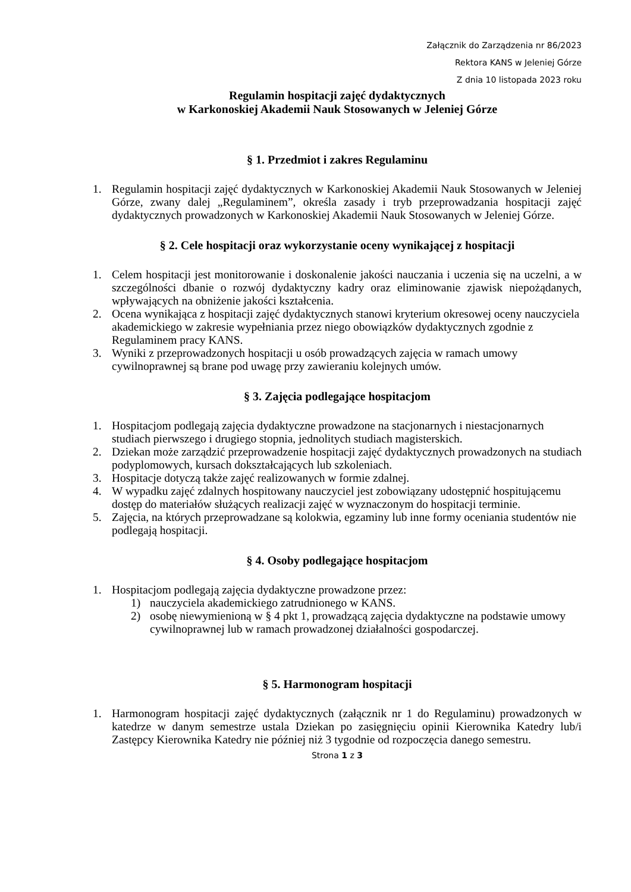Załącznik do Zarządzenia nr 86/2023
Rektora KANS w Jeleniej Górze
Z dnia 10 listopada 2023 roku
Regulamin hospitacji zajęć dydaktycznych
w Karkonoskiej Akademii Nauk Stosowanych w Jeleniej Górze
§ 1. Przedmiot i zakres Regulaminu
1. Regulamin hospitacji zajęć dydaktycznych w Karkonoskiej Akademii Nauk Stosowanych w Jeleniej Górze, zwany dalej „Regulaminem”, określa zasady i tryb przeprowadzania hospitacji zajęć dydaktycznych prowadzonych w Karkonoskiej Akademii Nauk Stosowanych w Jeleniej Górze.
§ 2. Cele hospitacji oraz wykorzystanie oceny wynikającej z hospitacji
1. Celem hospitacji jest monitorowanie i doskonalenie jakości nauczania i uczenia się na uczelni, a w szczególności dbanie o rozwój dydaktyczny kadry oraz eliminowanie zjawisk niepożądanych, wpływających na obniżenie jakości kształcenia.
2. Ocena wynikająca z hospitacji zajęć dydaktycznych stanowi kryterium okresowej oceny nauczyciela akademickiego w zakresie wypełniania przez niego obowiązków dydaktycznych zgodnie z Regulaminem pracy KANS.
3. Wyniki z przeprowadzonych hospitacji u osób prowadzących zajęcia w ramach umowy cywilnoprawnej są brane pod uwagę przy zawieraniu kolejnych umów.
§ 3. Zajęcia podlegające hospitacjom
1. Hospitacjom podlegają zajęcia dydaktyczne prowadzone na stacjonarnych i niestacjonarnych studiach pierwszego i drugiego stopnia, jednolitych studiach magisterskich.
2. Dziekan może zarządzić przeprowadzenie hospitacji zajęć dydaktycznych prowadzonych na studiach podyplomowych, kursach dokształcających lub szkoleniach.
3. Hospitacje dotyczą także zajęć realizowanych w formie zdalnej.
4. W wypadku zajęć zdalnych hospitowany nauczyciel jest zobowiązany udostępnić hospitującemu dostęp do materiałów służących realizacji zajęć w wyznaczonym do hospitacji terminie.
5. Zajęcia, na których przeprowadzane są kolokwia, egzaminy lub inne formy oceniania studentów nie podlegają hospitacji.
§ 4. Osoby podlegające hospitacjom
1. Hospitacjom podlegają zajęcia dydaktyczne prowadzone przez:
1) nauczyciela akademickiego zatrudnionego w KANS.
2) osobę niewymienioną w § 4 pkt 1, prowadzącą zajęcia dydaktyczne na podstawie umowy cywilnoprawnej lub w ramach prowadzonej działalności gospodarczej.
§ 5. Harmonogram hospitacji
1. Harmonogram hospitacji zajęć dydaktycznych (załącznik nr 1 do Regulaminu) prowadzonych w katedrze w danym semestrze ustala Dziekan po zasięgnięciu opinii Kierownika Katedry lub/i Zastępcy Kierownika Katedry nie później niż 3 tygodnie od rozpoczęcia danego semestru.
Strona 1 z 3